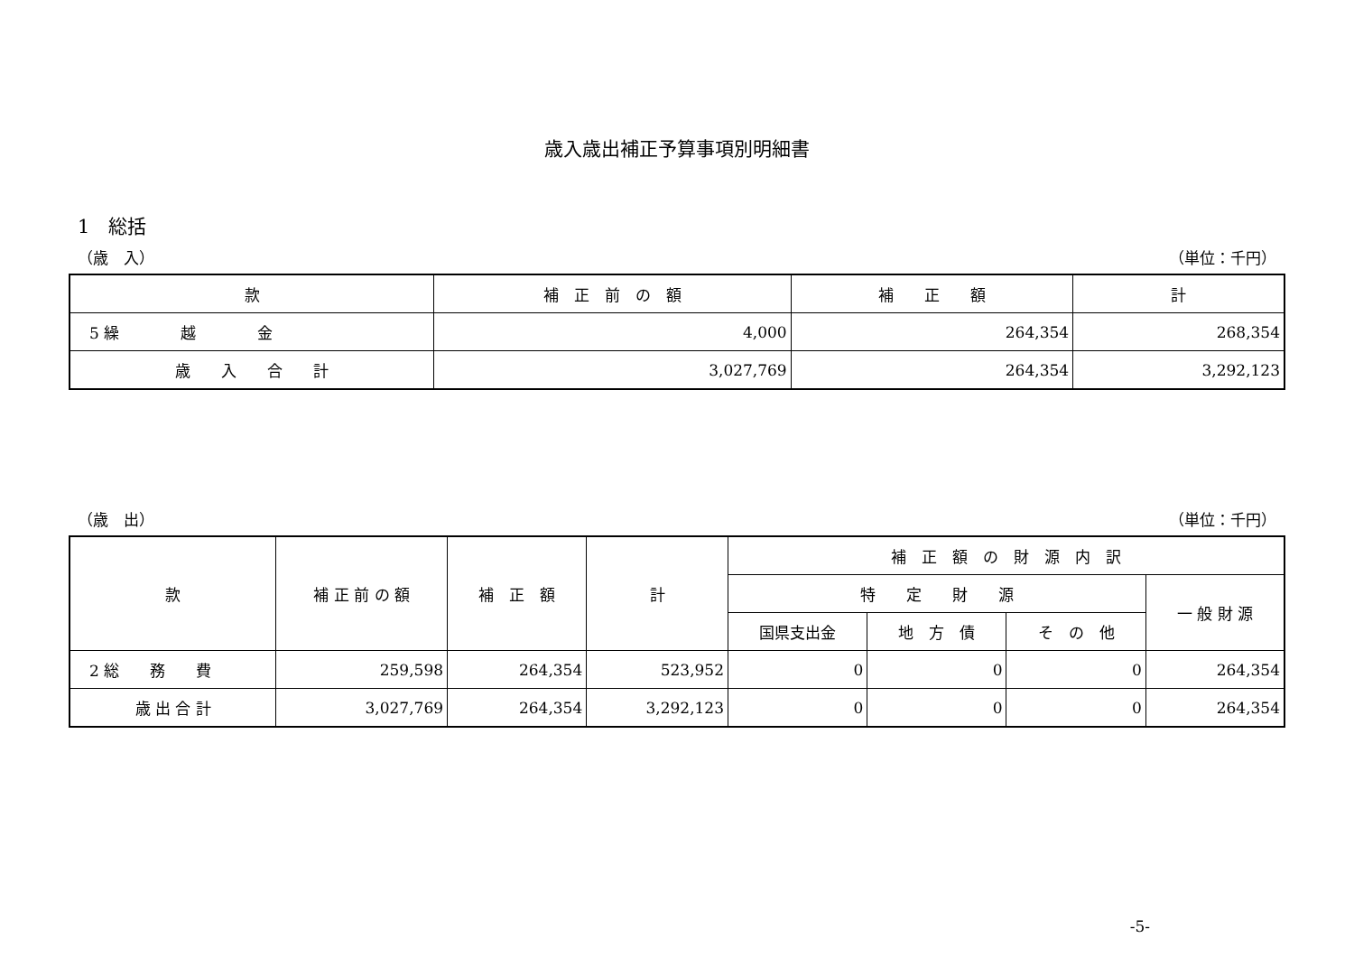歳入歳出補正予算事項別明細書
1　総括
（歳　入） （単位：千円）
| 款 | 補 正 前 の 額 | 補 正 額 | 計 |
| --- | --- | --- | --- |
| 5 繰 越 金 | 4,000 | 264,354 | 268,354 |
| 歳 入 合 計 | 3,027,769 | 264,354 | 3,292,123 |
（歳　出） （単位：千円）
| 款 | 補 正 前 の 額 | 補 正 額 | 計 | 補 正 額 の 財 源 内 訳 | | | |
| --- | --- | --- | --- | --- | --- | --- | --- |
| | | | | 特 定 財 源 | | | 一 般 財 源 |
| | | | | 国県支出金 | 地 方 債 | そ の 他 | |
| 2 総 務 費 | 259,598 | 264,354 | 523,952 | 0 | 0 | 0 | 264,354 |
| 歳 出 合 計 | 3,027,769 | 264,354 | 3,292,123 | 0 | 0 | 0 | 264,354 |
-5-